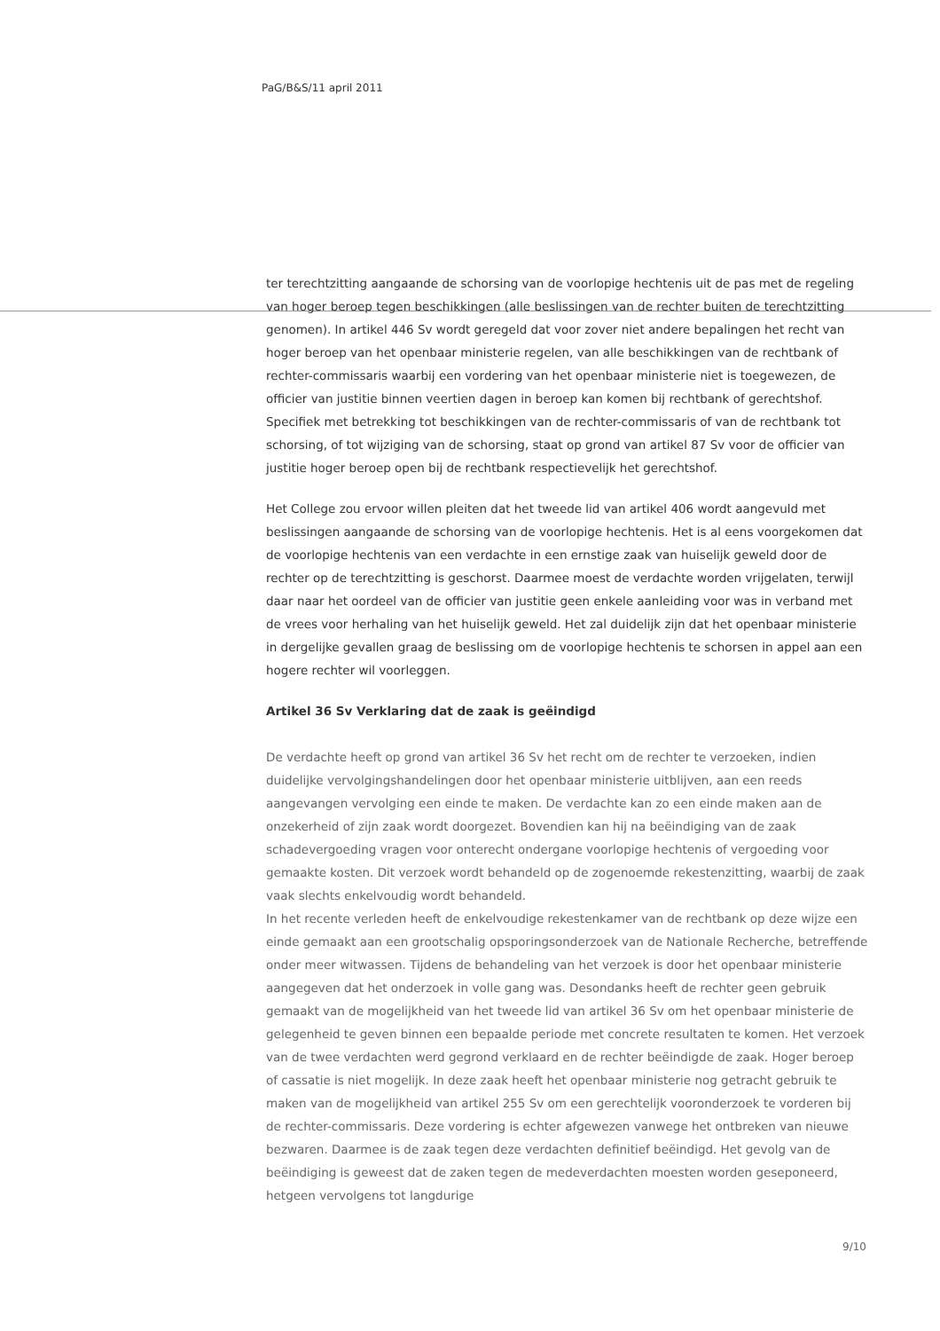PaG/B&S/11 april 2011
ter terechtzitting aangaande de schorsing van de voorlopige hechtenis uit de pas met de regeling van hoger beroep tegen beschikkingen (alle beslissingen van de rechter buiten de terechtzitting genomen). In artikel 446 Sv wordt geregeld dat voor zover niet andere bepalingen het recht van hoger beroep van het openbaar ministerie regelen, van alle beschikkingen van de rechtbank of rechter-commissaris waarbij een vordering van het openbaar ministerie niet is toegewezen, de officier van justitie binnen veertien dagen in beroep kan komen bij rechtbank of gerechtshof. Specifiek met betrekking tot beschikkingen van de rechter-commissaris of van de rechtbank tot schorsing, of tot wijziging van de schorsing, staat op grond van artikel 87 Sv voor de officier van justitie hoger beroep open bij de rechtbank respectievelijk het gerechtshof.
Het College zou ervoor willen pleiten dat het tweede lid van artikel 406 wordt aangevuld met beslissingen aangaande de schorsing van de voorlopige hechtenis. Het is al eens voorgekomen dat de voorlopige hechtenis van een verdachte in een ernstige zaak van huiselijk geweld door de rechter op de terechtzitting is geschorst. Daarmee moest de verdachte worden vrijgelaten, terwijl daar naar het oordeel van de officier van justitie geen enkele aanleiding voor was in verband met de vrees voor herhaling van het huiselijk geweld. Het zal duidelijk zijn dat het openbaar ministerie in dergelijke gevallen graag de beslissing om de voorlopige hechtenis te schorsen in appel aan een hogere rechter wil voorleggen.
Artikel 36 Sv Verklaring dat de zaak is geëindigd
De verdachte heeft op grond van artikel 36 Sv het recht om de rechter te verzoeken, indien duidelijke vervolgingshandelingen door het openbaar ministerie uitblijven, aan een reeds aangevangen vervolging een einde te maken. De verdachte kan zo een einde maken aan de onzekerheid of zijn zaak wordt doorgezet. Bovendien kan hij na beëindiging van de zaak schadevergoeding vragen voor onterecht ondergane voorlopige hechtenis of vergoeding voor gemaakte kosten. Dit verzoek wordt behandeld op de zogenoemde rekestenzitting, waarbij de zaak vaak slechts enkelvoudig wordt behandeld.
In het recente verleden heeft de enkelvoudige rekestenkamer van de rechtbank op deze wijze een einde gemaakt aan een grootschalig opsporingsonderzoek van de Nationale Recherche, betreffende onder meer witwassen. Tijdens de behandeling van het verzoek is door het openbaar ministerie aangegeven dat het onderzoek in volle gang was. Desondanks heeft de rechter geen gebruik gemaakt van de mogelijkheid van het tweede lid van artikel 36 Sv om het openbaar ministerie de gelegenheid te geven binnen een bepaalde periode met concrete resultaten te komen. Het verzoek van de twee verdachten werd gegrond verklaard en de rechter beëindigde de zaak. Hoger beroep of cassatie is niet mogelijk. In deze zaak heeft het openbaar ministerie nog getracht gebruik te maken van de mogelijkheid van artikel 255 Sv om een gerechtelijk vooronderzoek te vorderen bij de rechter-commissaris. Deze vordering is echter afgewezen vanwege het ontbreken van nieuwe bezwaren. Daarmee is de zaak tegen deze verdachten definitief beëindigd. Het gevolg van de beëindiging is geweest dat de zaken tegen de medeverdachten moesten worden geseponeerd, hetgeen vervolgens tot langdurige
9/10